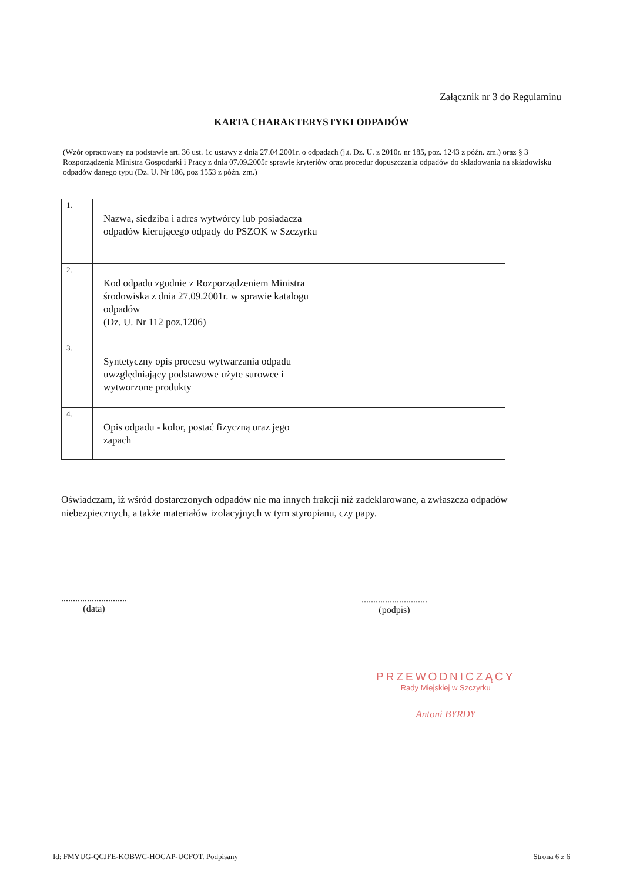Załącznik nr 3 do Regulaminu
KARTA CHARAKTERYSTYKI ODPADÓW
(Wzór opracowany na podstawie art. 36 ust. 1c ustawy z dnia 27.04.2001r. o odpadach (j.t. Dz. U. z 2010r. nr 185, poz. 1243 z późn. zm.) oraz § 3 Rozporządzenia Ministra Gospodarki i Pracy z dnia 07.09.2005r sprawie kryteriów oraz procedur dopuszczania odpadów do składowania na składowisku odpadów danego typu (Dz. U. Nr 186, poz 1553 z późn. zm.)
| 1. | Nazwa, siedziba i adres wytwórcy lub posiadacza odpadów kierującego odpady do PSZOK w Szczyrku | |
| 2. | Kod odpadu zgodnie z Rozporządzeniem Ministra środowiska z dnia 27.09.2001r. w sprawie katalogu odpadów (Dz. U. Nr 112 poz.1206) | |
| 3. | Syntetyczny opis procesu wytwarzania odpadu uwzględniający podstawowe użyte surowce i wytworzone produkty | |
| 4. | Opis odpadu - kolor, postać fizyczną oraz jego zapach | |
Oświadczam, iż wśród dostarczonych odpadów nie ma innych frakcji niż zadeklarowane, a zwłaszcza odpadów niebezpiecznych, a także materiałów izolacyjnych w tym styropianu, czy papy.
............................
(data)
............................
(podpis)
PRZEWODNICZĄCY
Rady Miejskiej w Szczyrku
Antoni BYRDY
Id: FMYUG-QCJFE-KOBWC-HOCAP-UCFOT. Podpisany Strona 6 z 6